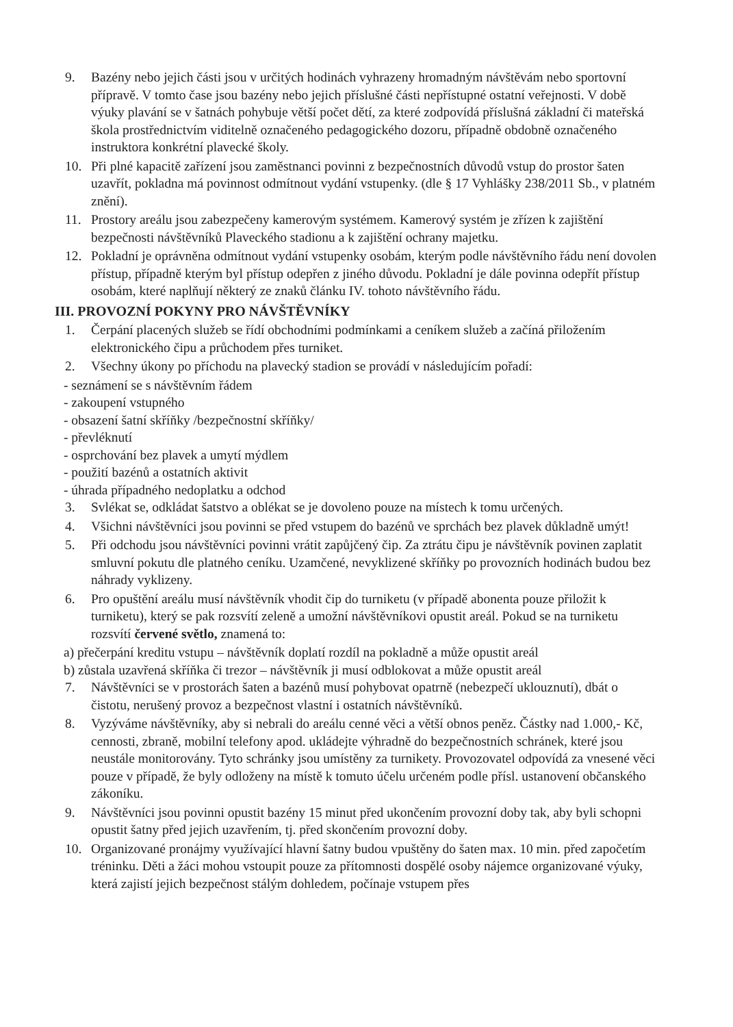9. Bazény nebo jejich části jsou v určitých hodinách vyhrazeny hromadným návštěvám nebo sportovní přípravě. V tomto čase jsou bazény nebo jejich příslušné části nepřístupné ostatní veřejnosti. V době výuky plavání se v šatnách pohybuje větší počet dětí, za které zodpovídá příslušná základní či mateřská škola prostřednictvím viditelně označeného pedagogického dozoru, případně obdobně označeného instruktora konkrétní plavecké školy.
10. Při plné kapacitě zařízení jsou zaměstnanci povinni z bezpečnostních důvodů vstup do prostor šaten uzavřít, pokladna má povinnost odmítnout vydání vstupenky. (dle § 17 Vyhlášky 238/2011 Sb., v platném znění).
11. Prostory areálu jsou zabezpečeny kamerovým systémem. Kamerový systém je zřízen k zajištění bezpečnosti návštěvníků Plaveckého stadionu a k zajištění ochrany majetku.
12. Pokladní je oprávněna odmítnout vydání vstupenky osobám, kterým podle návštěvního řádu není dovolen přístup, případně kterým byl přístup odepřen z jiného důvodu. Pokladní je dále povinna odepřít přístup osobám, které naplňují některý ze znaků článku IV. tohoto návštěvního řádu.
III. PROVOZNÍ POKYNY PRO NÁVŠTĚVNÍKY
1. Čerpání placených služeb se řídí obchodními podmínkami a ceníkem služeb a začíná přiložením elektronického čipu a průchodem přes turniket.
2. Všechny úkony po příchodu na plavecký stadion se provádí v následujícím pořadí:
- seznámení se s návštěvním řádem
- zakoupení vstupného
- obsazení šatní skříňky /bezpečnostní skříňky/
- převléknutí
- osprchování bez plavek a umytí mýdlem
- použití bazénů a ostatních aktivit
- úhrada případného nedoplatku a odchod
3. Svlékat se, odkládat šatstvo a oblékat se je dovoleno pouze na místech k tomu určených.
4. Všichni návštěvníci jsou povinni se před vstupem do bazénů ve sprchách bez plavek důkladně umýt!
5. Při odchodu jsou návštěvníci povinni vrátit zapůjčený čip. Za ztrátu čipu je návštěvník povinen zaplatit smluvní pokutu dle platného ceníku. Uzamčené, nevyklizené skříňky po provozních hodinách budou bez náhrady vyklizeny.
6. Pro opuštění areálu musí návštěvník vhodit čip do turniketu (v případě abonenta pouze přiložit k turniketu), který se pak rozsvítí zeleně a umožní návštěvníkovi opustit areál. Pokud se na turniketu rozsvítí červené světlo, znamená to:
a) přečerpání kreditu vstupu – návštěvník doplatí rozdíl na pokladně a může opustit areál
b) zůstala uzavřená skříňka či trezor – návštěvník ji musí odblokovat a může opustit areál
7. Návštěvníci se v prostorách šaten a bazénů musí pohybovat opatrně (nebezpečí uklouznutí), dbát o čistotu, nerušený provoz a bezpečnost vlastní i ostatních návštěvníků.
8. Vyzýváme návštěvníky, aby si nebrali do areálu cenné věci a větší obnos peněz. Částky nad 1.000,- Kč, cennosti, zbraně, mobilní telefony apod. ukládejte výhradně do bezpečnostních schránek, které jsou neustále monitorovány. Tyto schránky jsou umístěny za turnikety. Provozovatel odpovídá za vnesené věci pouze v případě, že byly odloženy na místě k tomuto účelu určeném podle přísl. ustanovení občanského zákoníku.
9. Návštěvníci jsou povinni opustit bazény 15 minut před ukončením provozní doby tak, aby byli schopni opustit šatny před jejich uzavřením, tj. před skončením provozní doby.
10. Organizované pronájmy využívající hlavní šatny budou vpuštěny do šaten max. 10 min. před započetím tréninku. Děti a žáci mohou vstoupit pouze za přítomnosti dospělé osoby nájemce organizované výuky, která zajistí jejich bezpečnost stálým dohledem, počínaje vstupem přes